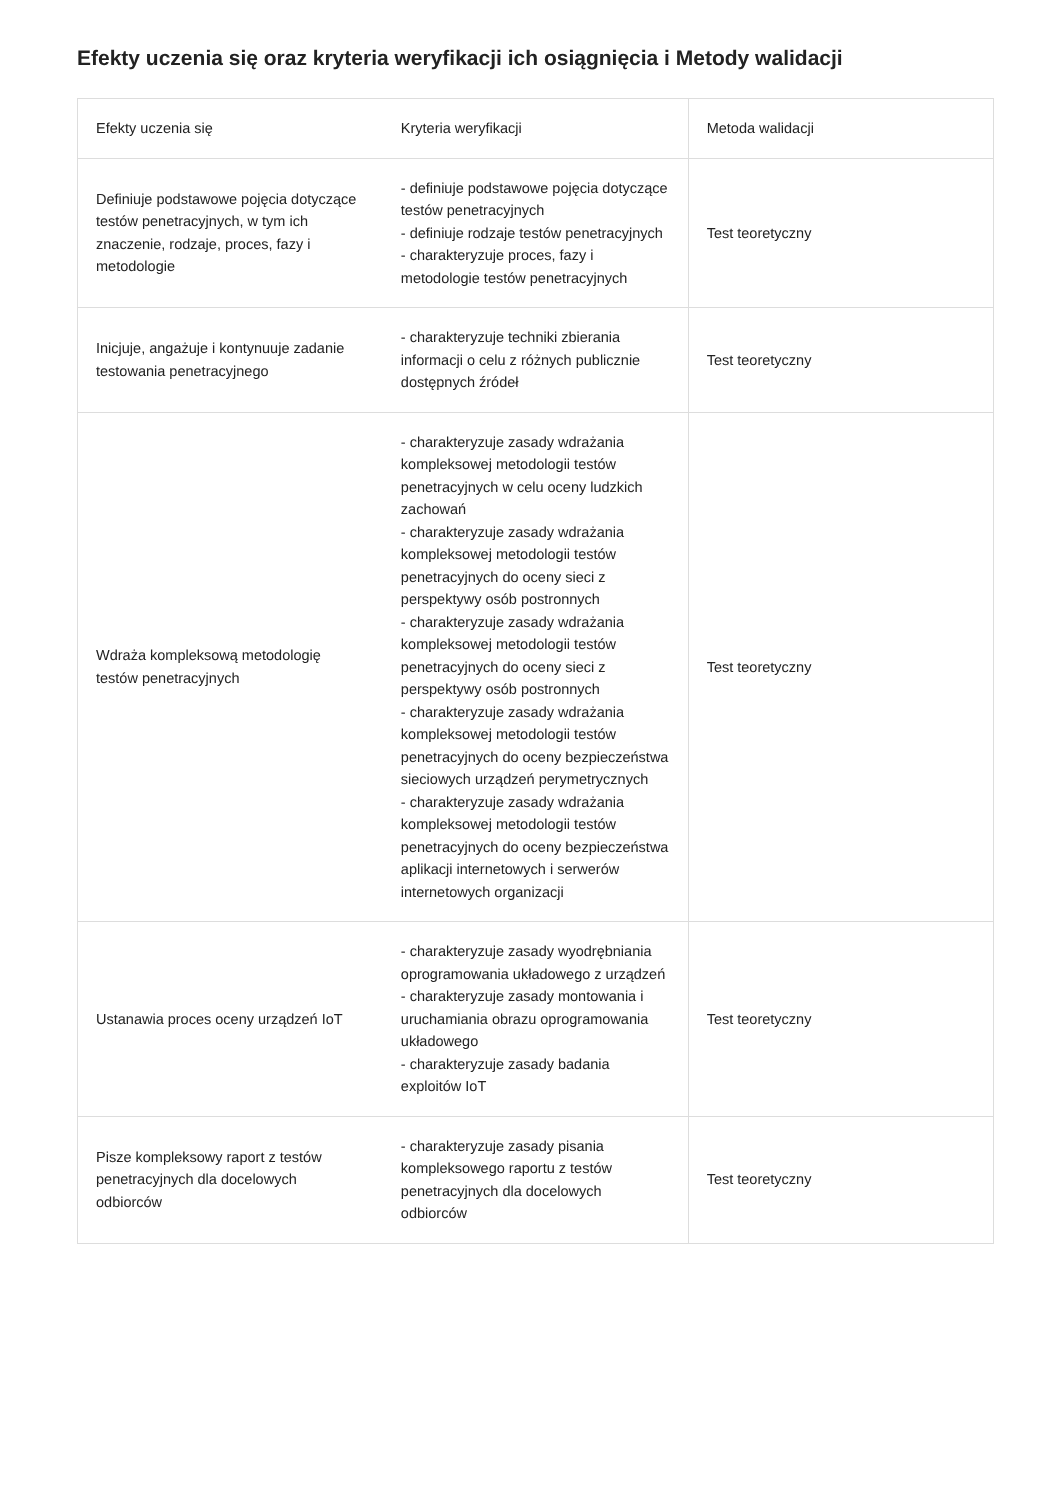Efekty uczenia się oraz kryteria weryfikacji ich osiągnięcia i Metody walidacji
| Efekty uczenia się | Kryteria weryfikacji | Metoda walidacji |
| --- | --- | --- |
| Definiuje podstawowe pojęcia dotyczące testów penetracyjnych, w tym ich znaczenie, rodzaje, proces, fazy i metodologie | - definiuje podstawowe pojęcia dotyczące testów penetracyjnych - definiuje rodzaje testów penetracyjnych - charakteryzuje proces, fazy i metodologie testów penetracyjnych | Test teoretyczny |
| Inicjuje, angażuje i kontynuuje zadanie testowania penetracyjnego | - charakteryzuje techniki zbierania informacji o celu z różnych publicznie dostępnych źródeł | Test teoretyczny |
| Wdraża kompleksową metodologię testów penetracyjnych | - charakteryzuje zasady wdrażania kompleksowej metodologii testów penetracyjnych w celu oceny ludzkich zachowań - charakteryzuje zasady wdrażania kompleksowej metodologii testów penetracyjnych do oceny sieci z perspektywy osób postronnych - charakteryzuje zasady wdrażania kompleksowej metodologii testów penetracyjnych do oceny sieci z perspektywy osób postronnych - charakteryzuje zasady wdrażania kompleksowej metodologii testów penetracyjnych do oceny bezpieczeństwa sieciowych urządzeń perymetrycznych - charakteryzuje zasady wdrażania kompleksowej metodologii testów penetracyjnych do oceny bezpieczeństwa aplikacji internetowych i serwerów internetowych organizacji | Test teoretyczny |
| Ustanawia proces oceny urządzeń IoT | - charakteryzuje zasady wyodrębniania oprogramowania układowego z urządzeń - charakteryzuje zasady montowania i uruchamiania obrazu oprogramowania układowego - charakteryzuje zasady badania exploitów IoT | Test teoretyczny |
| Pisze kompleksowy raport z testów penetracyjnych dla docelowych odbiorców | - charakteryzuje zasady pisania kompleksowego raportu z testów penetracyjnych dla docelowych odbiorców | Test teoretyczny |